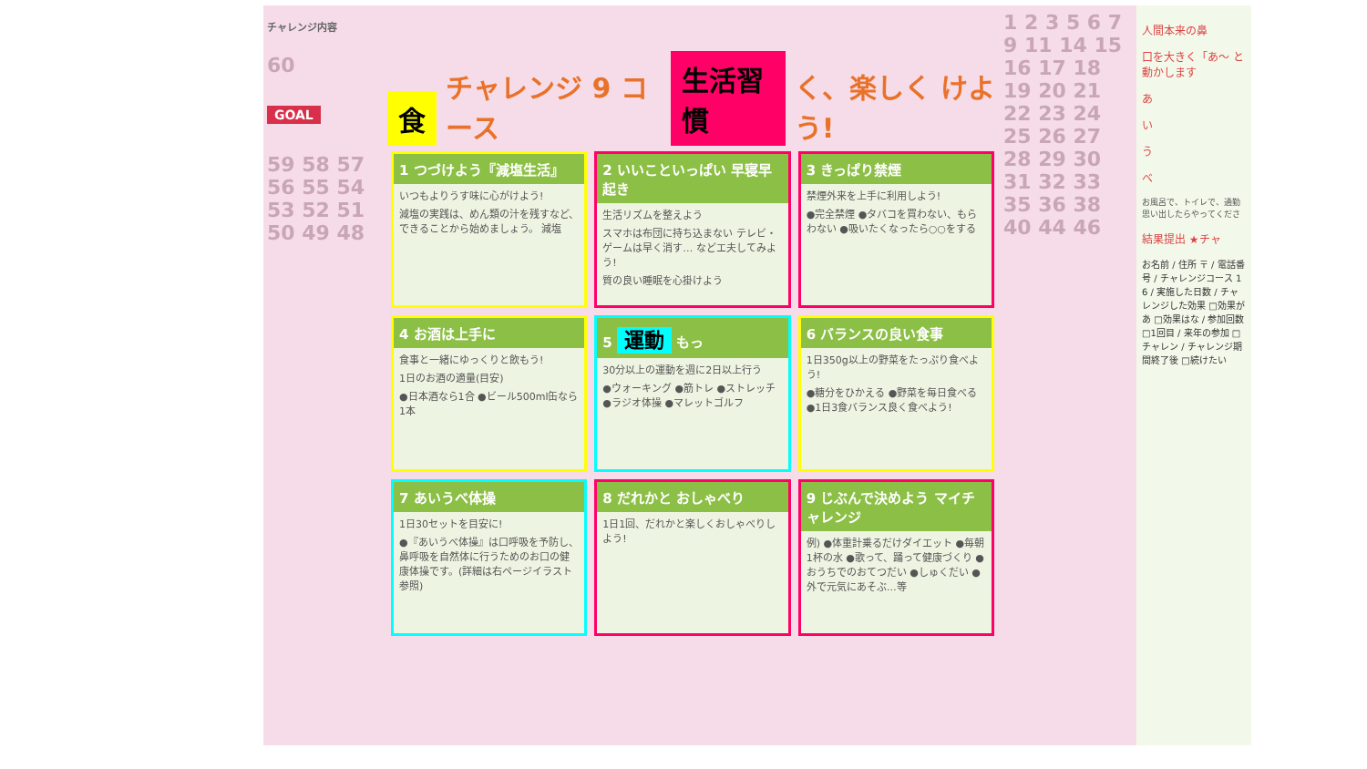チャレンジ内容
60
GOAL
59 58 57 56 55 54 53 52 51 50 49 48
食チャレンジ 9 コース 生活習慣 く、楽しく けよう!
1 つづけよう『減塩生活』
いつもよりうす味に心がけよう!
減塩の実践は、めん類の汁を残すなど、できることから始めましょう。 減塩
2 いいこといっぱい 早寝早起き
生活リズムを整えよう
スマホは布団に持ち込まない テレビ・ゲームは早く消す… などエ夫してみよう!
質の良い睡眠を心掛けよう
3 きっぱり禁煙
禁煙外来を上手に利用しよう!
●完全禁煙 ●タバコを買わない、もらわない ●吸いたくなったら○○をする
4 お酒は上手に
食事と一緒にゆっくりと飲もう!
1日のお酒の適量(目安)
●日本酒なら1合 ●ビール500ml缶なら1本
5 運動 もっ
30分以上の運動を週に2日以上行う
●ウォーキング ●筋トレ ●ストレッチ ●ラジオ体操 ●マレットゴルフ
6 バランスの良い食事
1日350g以上の野菜をたっぷり食べよう!
●糖分をひかえる ●野菜を毎日食べる ●1日3食バランス良く食べよう!
7 あいうべ体操
1日30セットを目安に!
●『あいうべ体操』は口呼吸を予防し、鼻呼吸を自然体に行うためのお口の健康体操です。(詳細は右ページイラスト参照)
8 だれかと おしゃべり
1日1回、だれかと楽しくおしゃべりしよう!
9 じぶんで決めよう マイチャレンジ
例) ●体重計乗るだけダイエット ●毎朝1杯の水 ●歌って、踊って健康づくり ●おうちでのおてつだい ●しゅくだい ●外で元気にあそぶ…等
1 2 3 5 6 7 9 11 14 15 16 17 18 19 20 21 22 23 24 25 26 27 28 29 30 31 32 33 35 36 38 40 44 46
人間本来の鼻
口を大きく「あ〜 と動かします
あ
い
う
べ
お風呂で、トイレで、通勤 思い出したらやってくださ
結果提出 ★チャ
お名前 / 住所 〒 / 電話番号 / チャレンジコース 1 6 / 実施した日数 / チャレンジした効果 □効果があ □効果はな / 参加回数 □1回目 / 来年の参加 □チャレン / チャレンジ期間終了後 □続けたい